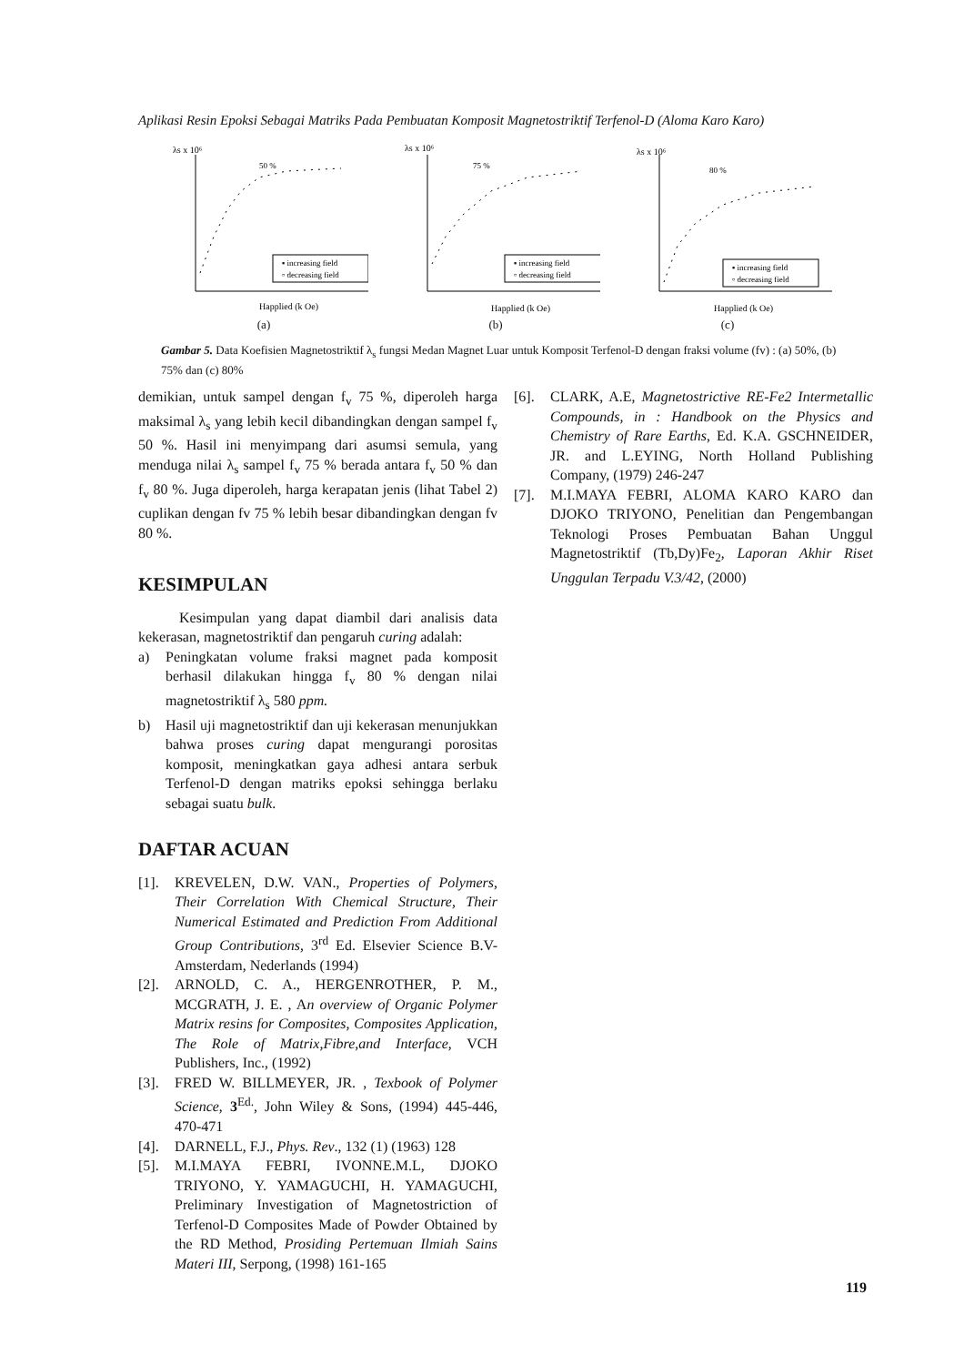Aplikasi Resin Epoksi Sebagai Matriks Pada Pembuatan Komposit Magnetostriktif Terfenol-D (Aloma Karo Karo)
λs x 10⁶
50 %
▪ increasing field
▫ decreasing field
Happlied (k Oe)
(a)
λs x 10⁶
75 %
▪ increasing field
▫ decreasing field
Happlied (k Oe)
(b)
λs x 10⁶
80 %
▪ increasing field
▫ decreasing field
Happlied (k Oe)
(c)
Gambar 5. Data Koefisien Magnetostriktif λ<sub>s</sub> fungsi Medan Magnet Luar untuk Komposit Terfenol-D dengan fraksi volume (fv) : (a) 50%, (b) 75% dan (c) 80%
demikian, untuk sampel dengan f<sub>v</sub> 75 %, diperoleh harga maksimal λ<sub>s</sub> yang lebih kecil dibandingkan dengan sampel f<sub>v</sub> 50 %. Hasil ini menyimpang dari asumsi semula, yang menduga nilai λ<sub>s</sub> sampel f<sub>v</sub> 75 % berada antara f<sub>v</sub> 50 % dan f<sub>v</sub> 80 %. Juga diperoleh, harga kerapatan jenis (lihat Tabel 2) cuplikan dengan fv 75 % lebih besar dibandingkan dengan fv 80 %.
KESIMPULAN
Kesimpulan yang dapat diambil dari analisis data kekerasan, magnetostriktif dan pengaruh curing adalah:
a) Peningkatan volume fraksi magnet pada komposit berhasil dilakukan hingga f<sub>v</sub> 80 % dengan nilai magnetostriktif λ<sub>s</sub> 580 ppm.
b) Hasil uji magnetostriktif dan uji kekerasan menunjukkan bahwa proses curing dapat mengurangi porositas komposit, meningkatkan gaya adhesi antara serbuk Terfenol-D dengan matriks epoksi sehingga berlaku sebagai suatu bulk.
DAFTAR ACUAN
[1]. KREVELEN, D.W. VAN., Properties of Polymers, Their Correlation With Chemical Structure, Their Numerical Estimated and Prediction From Additional Group Contributions, 3<sup>rd</sup> Ed. Elsevier Science B.V- Amsterdam, Nederlands (1994)
[2]. ARNOLD, C. A., HERGENROTHER, P. M., MCGRATH, J. E. , An overview of Organic Polymer Matrix resins for Composites, Composites Application, The Role of Matrix,Fibre,and Interface, VCH Publishers, Inc., (1992)
[3]. FRED W. BILLMEYER, JR. , Texbook of Polymer Science, 3<sup>Ed.</sup>, John Wiley & Sons, (1994) 445-446, 470-471
[4]. DARNELL, F.J., Phys. Rev., 132 (1) (1963) 128
[5]. M.I.MAYA FEBRI, IVONNE.M.L, DJOKO TRIYONO, Y. YAMAGUCHI, H. YAMAGUCHI, Preliminary Investigation of Magnetostriction of Terfenol-D Composites Made of Powder Obtained by the RD Method, Prosiding Pertemuan Ilmiah Sains Materi III, Serpong, (1998) 161-165
[6]. CLARK, A.E, Magnetostrictive RE-Fe2 Intermetallic Compounds, in : Handbook on the Physics and Chemistry of Rare Earths, Ed. K.A. GSCHNEIDER, JR. and L.EYING, North Holland Publishing Company, (1979) 246-247
[7]. M.I.MAYA FEBRI, ALOMA KARO KARO dan DJOKO TRIYONO, Penelitian dan Pengembangan Teknologi Proses Pembuatan Bahan Unggul Magnetostriktif (Tb,Dy)Fe<sub>2</sub>, Laporan Akhir Riset Unggulan Terpadu V.3/42, (2000)
119